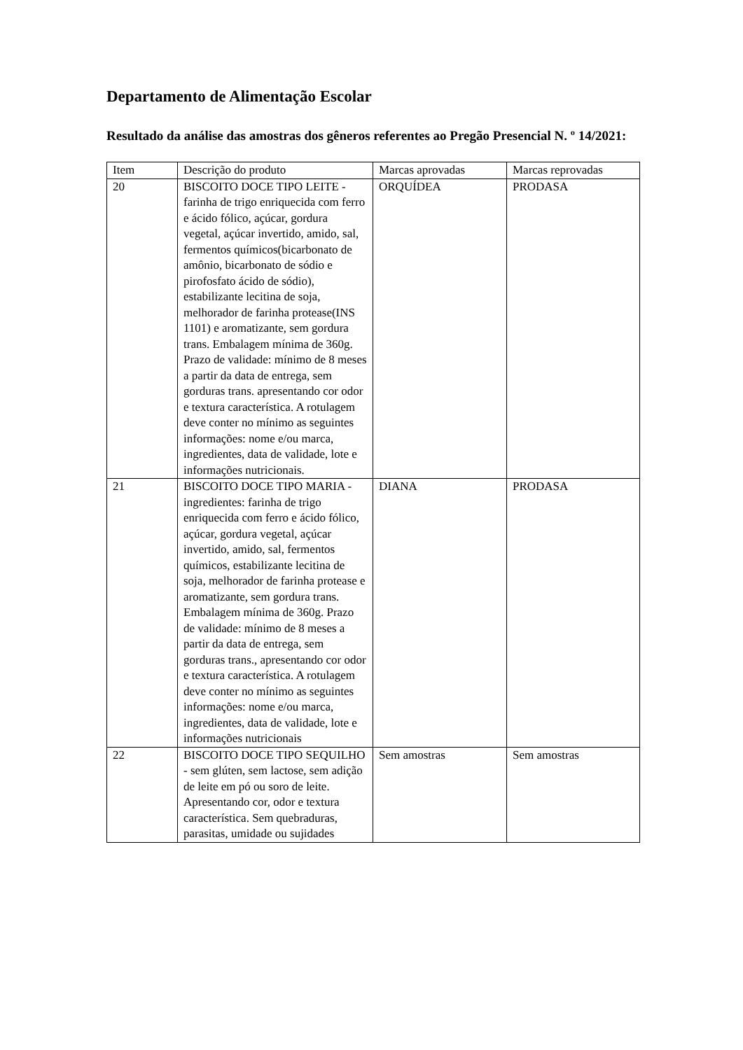Departamento de Alimentação Escolar
Resultado da análise das amostras dos gêneros referentes ao Pregão Presencial N. º 14/2021:
| Item | Descrição do produto | Marcas aprovadas | Marcas reprovadas |
| --- | --- | --- | --- |
| 20 | BISCOITO DOCE TIPO LEITE - farinha de trigo enriquecida com ferro e ácido fólico, açúcar, gordura vegetal, açúcar invertido, amido, sal, fermentos químicos(bicarbonato de amônio, bicarbonato de sódio e pirofosfato ácido de sódio), estabilizante lecitina de soja, melhorador de farinha protease(INS 1101) e aromatizante, sem gordura trans. Embalagem mínima de 360g. Prazo de validade: mínimo de 8 meses a partir da data de entrega, sem gorduras trans. apresentando cor odor e textura característica. A rotulagem deve conter no mínimo as seguintes informações: nome e/ou marca, ingredientes, data de validade, lote e informações nutricionais. | ORQUÍDEA | PRODASA |
| 21 | BISCOITO DOCE TIPO MARIA - ingredientes: farinha de trigo enriquecida com ferro e ácido fólico, açúcar, gordura vegetal, açúcar invertido, amido, sal, fermentos químicos, estabilizante lecitina de soja, melhorador de farinha protease e aromatizante, sem gordura trans. Embalagem mínima de 360g. Prazo de validade: mínimo de 8 meses a partir da data de entrega, sem gorduras trans., apresentando cor odor e textura característica. A rotulagem deve conter no mínimo as seguintes informações: nome e/ou marca, ingredientes, data de validade, lote e informações nutricionais | DIANA | PRODASA |
| 22 | BISCOITO DOCE TIPO SEQUILHO - sem glúten, sem lactose, sem adição de leite em pó ou soro de leite. Apresentando cor, odor e textura característica. Sem quebraduras, parasitas, umidade ou sujidades | Sem amostras | Sem amostras |